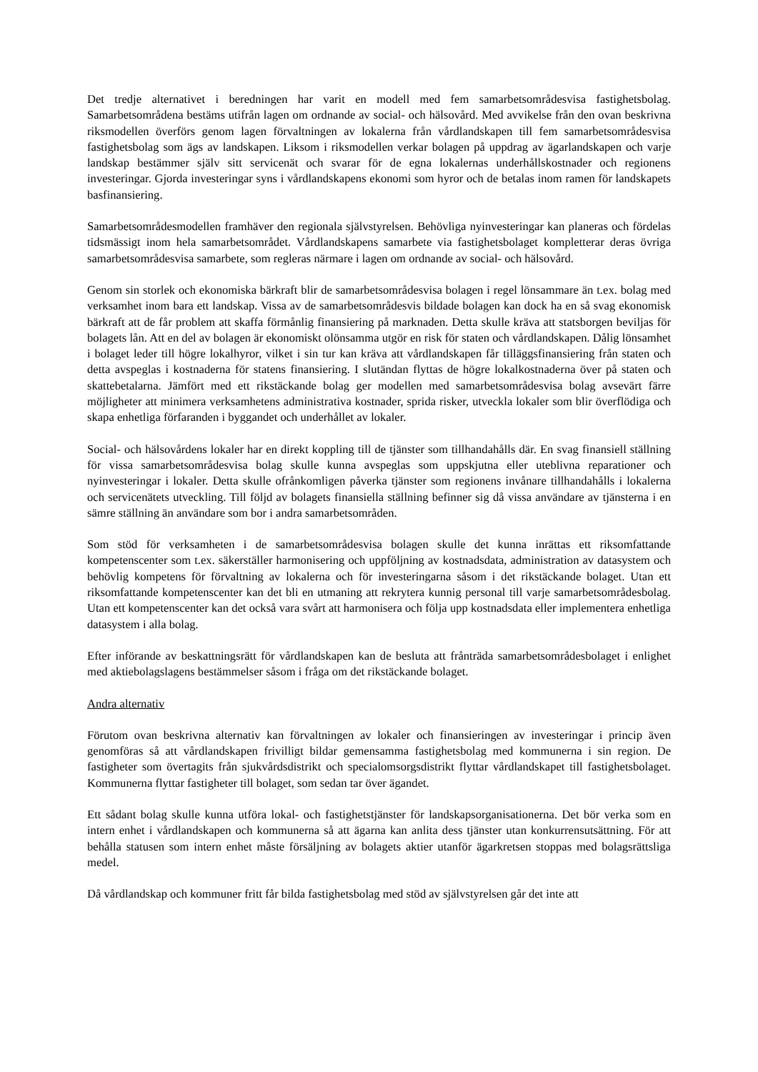Det tredje alternativet i beredningen har varit en modell med fem samarbetsområdesvisa fastighetsbolag. Samarbetsområdena bestäms utifrån lagen om ordnande av social- och hälsovård. Med avvikelse från den ovan beskrivna riksmodellen överförs genom lagen förvaltningen av lokalerna från vårdlandskapen till fem samarbetsområdesvisa fastighetsbolag som ägs av landskapen. Liksom i riksmodellen verkar bolagen på uppdrag av ägarlandskapen och varje landskap bestämmer själv sitt servicenät och svarar för de egna lokalernas underhållskostnader och regionens investeringar. Gjorda investeringar syns i vårdlandskapens ekonomi som hyror och de betalas inom ramen för landskapets basfinansiering.
Samarbetsområdesmodellen framhäver den regionala självstyrelsen. Behövliga nyinvesteringar kan planeras och fördelas tidsmässigt inom hela samarbetsområdet. Vårdlandskapens samarbete via fastighetsbolaget kompletterar deras övriga samarbetsområdesvisa samarbete, som regleras närmare i lagen om ordnande av social- och hälsovård.
Genom sin storlek och ekonomiska bärkraft blir de samarbetsområdesvisa bolagen i regel lönsammare än t.ex. bolag med verksamhet inom bara ett landskap. Vissa av de samarbetsområdesvis bildade bolagen kan dock ha en så svag ekonomisk bärkraft att de får problem att skaffa förmånlig finansiering på marknaden. Detta skulle kräva att statsborgen beviljas för bolagets lån. Att en del av bolagen är ekonomiskt olönsamma utgör en risk för staten och vårdlandskapen. Dålig lönsamhet i bolaget leder till högre lokalhyror, vilket i sin tur kan kräva att vårdlandskapen får tilläggsfinansiering från staten och detta avspeglas i kostnaderna för statens finansiering. I slutändan flyttas de högre lokalkostnaderna över på staten och skattebetalarna. Jämfört med ett rikstäckande bolag ger modellen med samarbetsområdesvisa bolag avsevärt färre möjligheter att minimera verksamhetens administrativa kostnader, sprida risker, utveckla lokaler som blir överflödiga och skapa enhetliga förfaranden i byggandet och underhållet av lokaler.
Social- och hälsovårdens lokaler har en direkt koppling till de tjänster som tillhandahålls där. En svag finansiell ställning för vissa samarbetsområdesvisa bolag skulle kunna avspeglas som uppskjutna eller uteblivna reparationer och nyinvesteringar i lokaler. Detta skulle ofrånkomligen påverka tjänster som regionens invånare tillhandahålls i lokalerna och servicenätets utveckling. Till följd av bolagets finansiella ställning befinner sig då vissa användare av tjänsterna i en sämre ställning än användare som bor i andra samarbetsområden.
Som stöd för verksamheten i de samarbetsområdesvisa bolagen skulle det kunna inrättas ett riksomfattande kompetenscenter som t.ex. säkerställer harmonisering och uppföljning av kostnadsdata, administration av datasystem och behövlig kompetens för förvaltning av lokalerna och för investeringarna såsom i det rikstäckande bolaget. Utan ett riksomfattande kompetenscenter kan det bli en utmaning att rekrytera kunnig personal till varje samarbetsområdesbolag. Utan ett kompetenscenter kan det också vara svårt att harmonisera och följa upp kostnadsdata eller implementera enhetliga datasystem i alla bolag.
Efter införande av beskattningsrätt för vårdlandskapen kan de besluta att frånträda samarbetsområdesbolaget i enlighet med aktiebolagslagens bestämmelser såsom i fråga om det rikstäckande bolaget.
Andra alternativ
Förutom ovan beskrivna alternativ kan förvaltningen av lokaler och finansieringen av investeringar i princip även genomföras så att vårdlandskapen frivilligt bildar gemensamma fastighetsbolag med kommunerna i sin region. De fastigheter som övertagits från sjukvårdsdistrikt och specialomsorgsdistrikt flyttar vårdlandskapet till fastighetsbolaget. Kommunerna flyttar fastigheter till bolaget, som sedan tar över ägandet.
Ett sådant bolag skulle kunna utföra lokal- och fastighetstjänster för landskapsorganisationerna. Det bör verka som en intern enhet i vårdlandskapen och kommunerna så att ägarna kan anlita dess tjänster utan konkurrensutsättning. För att behålla statusen som intern enhet måste försäljning av bolagets aktier utanför ägarkretsen stoppas med bolagsrättsliga medel.
Då vårdlandskap och kommuner fritt får bilda fastighetsbolag med stöd av självstyrelsen går det inte att